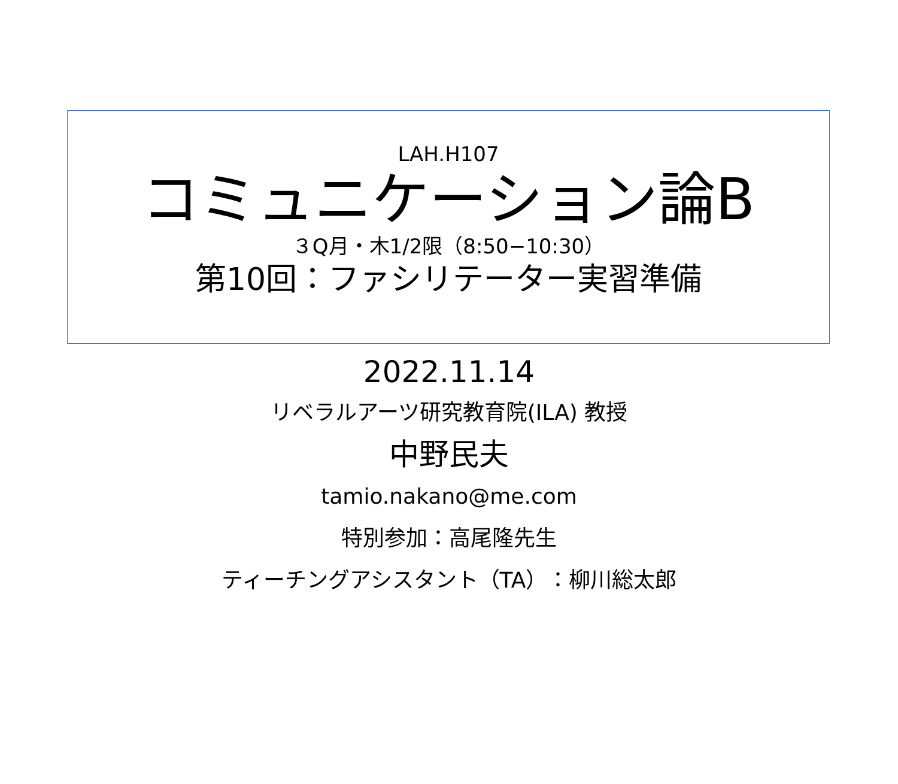LAH.H107
コミュニケーション論B
３Q月・木1/2限（8:50−10:30）
第10回：ファシリテーター実習準備
2022.11.14
リベラルアーツ研究教育院(ILA) 教授
中野民夫
tamio.nakano@me.com
特別参加：高尾隆先生
ティーチングアシスタント（TA）：柳川総太郎